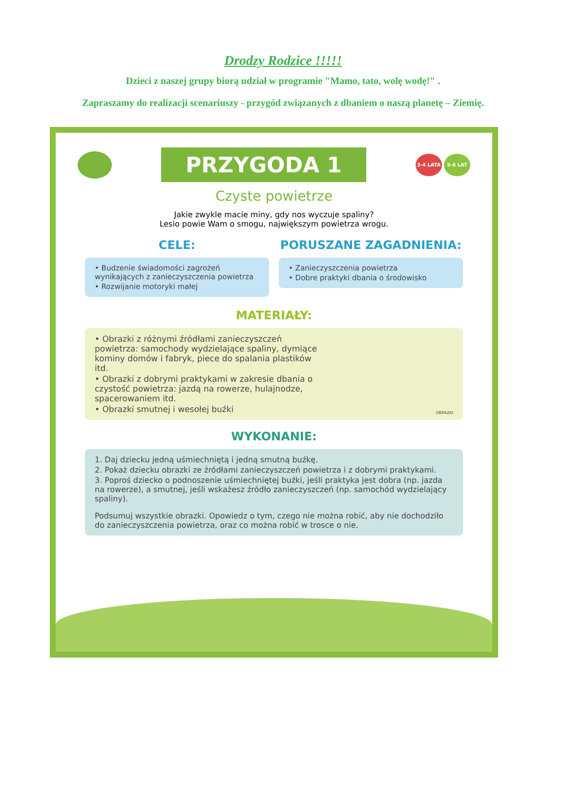Drodzy Rodzice !!!!!
Dzieci z naszej grupy biorą udział w programie "Mamo, tato, wolę wodę!" .
Zapraszamy do realizacji scenariuszy - przygód związanych z dbaniem o naszą planetę – Ziemię.
PRZYGODA 1
3-4 LATA 5-6 LAT
Czyste powietrze
Jakie zwykle macie miny, gdy nos wyczuje spaliny?
Lesio powie Wam o smogu, największym powietrza wrogu.
CELE:
• Budzenie świadomości zagrożeń wynikających z zanieczyszczenia powietrza
• Rozwijanie motoryki małej
PORUSZANE ZAGADNIENIA:
• Zanieczyszczenia powietrza
• Dobre praktyki dbania o środowisko
MATERIAŁY:
• Obrazki z różnymi źródłami zanieczyszczeń powietrza: samochody wydzielające spaliny, dymiące kominy domów i fabryk, piece do spalania plastików itd.
• Obrazki z dobrymi praktykami w zakresie dbania o czystość powietrza: jazdą na rowerze, hulajnodze, spacerowaniem itd.
• Obrazki smutnej i wesołej buźki
OBRAZKI
WYKONANIE:
1. Daj dziecku jedną uśmiechniętą i jedną smutną buźkę.
2. Pokaż dziecku obrazki ze źródłami zanieczyszczeń powietrza i z dobrymi praktykami.
3. Poproś dziecko o podnoszenie uśmiechniętej buźki, jeśli praktyka jest dobra (np. jazda na rowerze), a smutnej, jeśli wskażesz źródło zanieczyszczeń (np. samochód wydzielający spaliny).
Podsumuj wszystkie obrazki. Opowiedz o tym, czego nie można robić, aby nie dochodziło do zanieczyszczenia powietrza, oraz co można robić w trosce o nie.